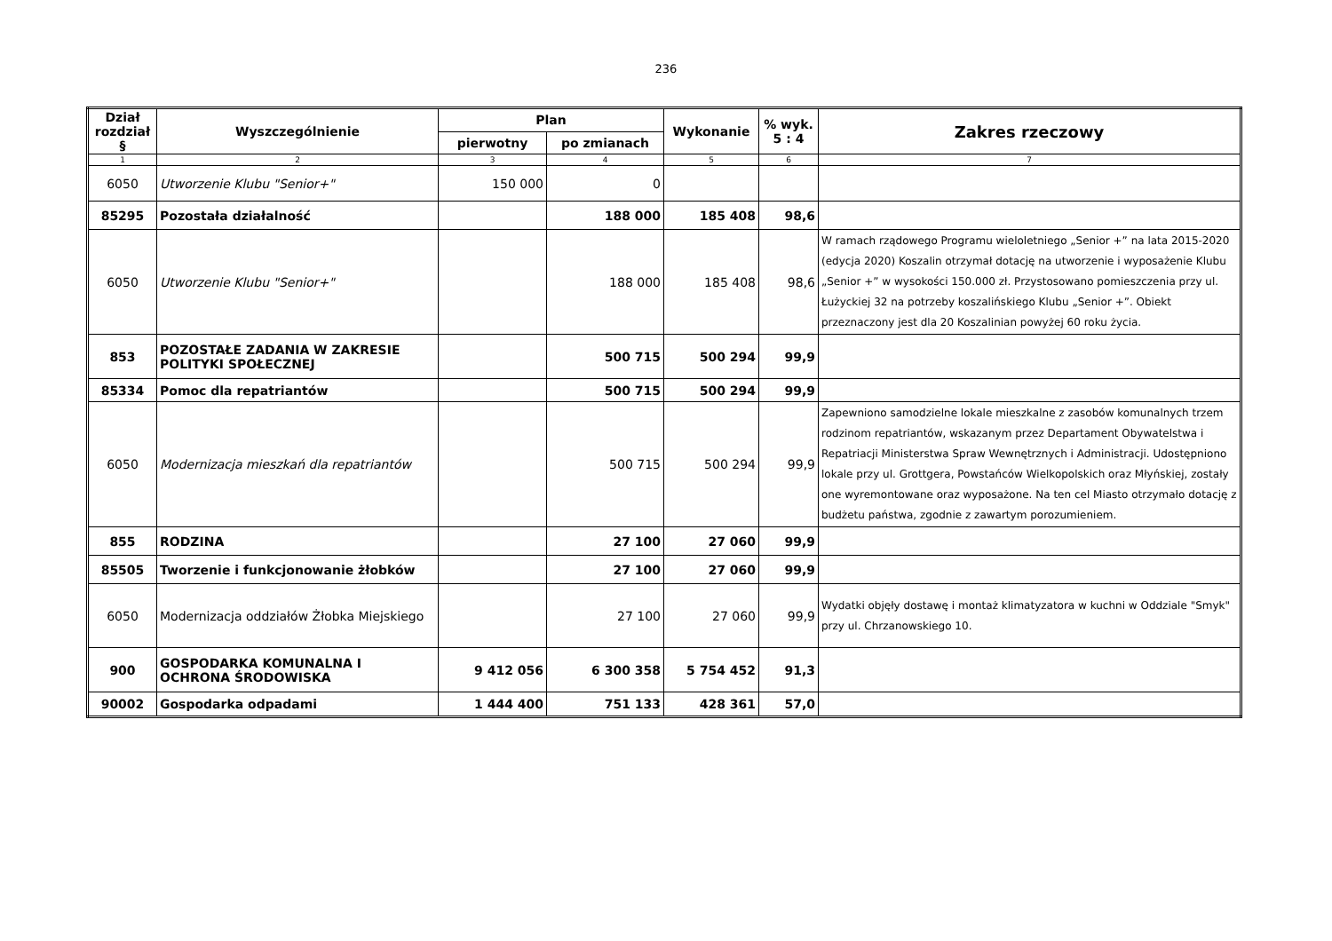236
| Dział rozdział § | Wyszczególnienie | Plan | | Wykonanie | % wyk. 5 : 4 | Zakres rzeczowy |
| --- | --- | --- | --- | --- | --- | --- |
| | | pierwotny | po zmianach | | | |
| 1 | 2 | 3 | 4 | 5 | 6 | 7 |
| 6050 | Utworzenie Klubu "Senior+" | 150 000 | 0 | | | |
| 85295 | Pozostała działalność | | 188 000 | 185 408 | 98,6 | |
| 6050 | Utworzenie Klubu "Senior+" | | 188 000 | 185 408 | 98,6 | W ramach rządowego Programu wieloletniego „Senior +” na lata 2015-2020 (edycja 2020) Koszalin otrzymał dotację na utworzenie i wyposażenie Klubu „Senior +” w wysokości 150.000 zł. Przystosowano pomieszczenia przy ul. Łużyckiej 32 na potrzeby koszalińskiego Klubu „Senior +”. Obiekt przeznaczony jest dla 20 Koszalinian powyżej 60 roku życia. |
| 853 | POZOSTAŁE ZADANIA W ZAKRESIE POLITYKI SPOŁECZNEJ | | 500 715 | 500 294 | 99,9 | |
| 85334 | Pomoc dla repatriantów | | 500 715 | 500 294 | 99,9 | |
| 6050 | Modernizacja mieszkań dla repatriantów | | 500 715 | 500 294 | 99,9 | Zapewniono samodzielne lokale mieszkalne z zasobów komunalnych trzem rodzinom repatriantów, wskazanym przez Departament Obywatelstwa i Repatriacji Ministerstwa Spraw Wewnętrznych i Administracji. Udostępniono lokale przy ul. Grottgera, Powstańców Wielkopolskich oraz Młyńskiej, zostały one wyremontowane oraz wyposażone. Na ten cel Miasto otrzymało dotację z budżetu państwa, zgodnie z zawartym porozumieniem. |
| 855 | RODZINA | | 27 100 | 27 060 | 99,9 | |
| 85505 | Tworzenie i funkcjonowanie żłobków | | 27 100 | 27 060 | 99,9 | |
| 6050 | Modernizacja oddziałów Żłobka Miejskiego | | 27 100 | 27 060 | 99,9 | Wydatki objęły dostawę i montaż klimatyzatora w kuchni w Oddziale "Smyk" przy ul. Chrzanowskiego 10. |
| 900 | GOSPODARKA KOMUNALNA I OCHRONA ŚRODOWISKA | 9 412 056 | 6 300 358 | 5 754 452 | 91,3 | |
| 90002 | Gospodarka odpadami | 1 444 400 | 751 133 | 428 361 | 57,0 | |